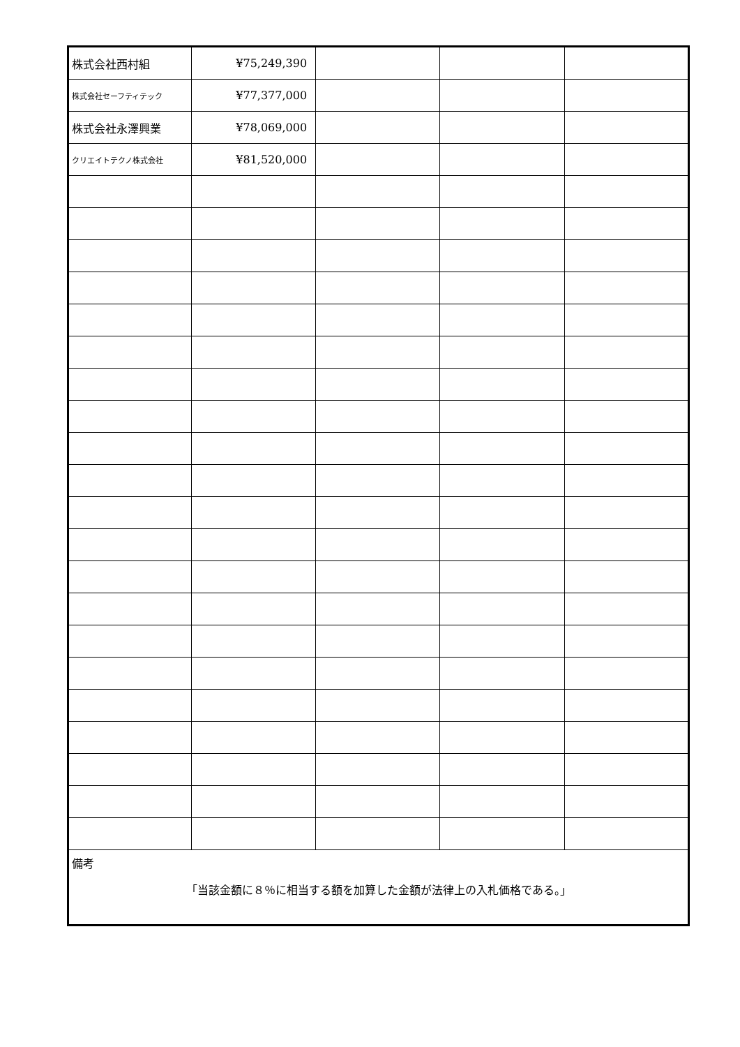| 株式会社西村組 | ¥75,249,390 | | | |
| 株式会社セーフティテック | ¥77,377,000 | | | |
| 株式会社永澤興業 | ¥78,069,000 | | | |
| クリエイトテクノ株式会社 | ¥81,520,000 | | | |
| 備考 「当該金額に８％に相当する額を加算した金額が法律上の入札価格である。」 | | | | |